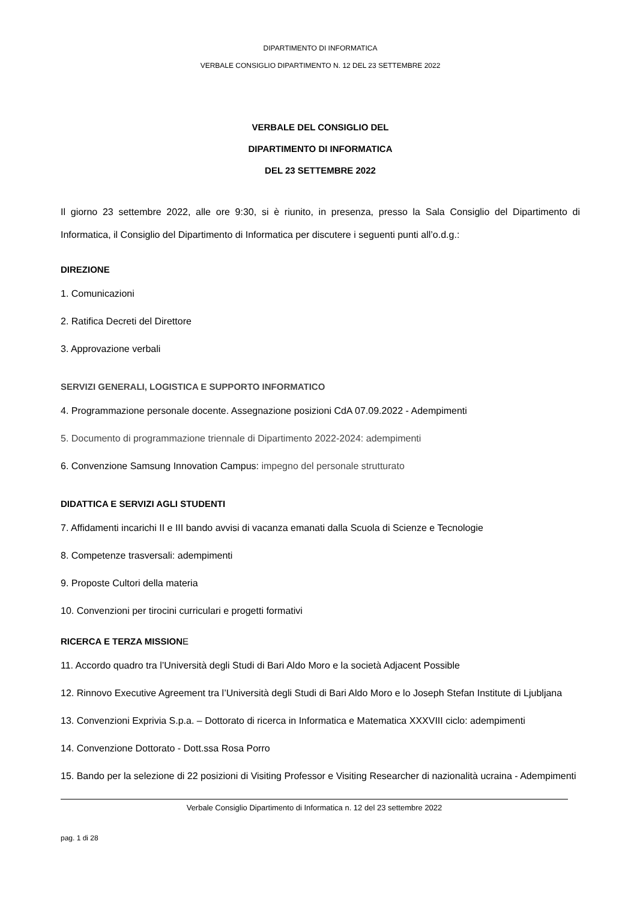DIPARTIMENTO DI INFORMATICA
VERBALE CONSIGLIO DIPARTIMENTO N. 12 DEL 23 SETTEMBRE 2022
VERBALE DEL CONSIGLIO DEL
DIPARTIMENTO DI INFORMATICA
DEL 23 SETTEMBRE 2022
Il giorno 23 settembre 2022, alle ore 9:30, si è riunito, in presenza, presso la Sala Consiglio del Dipartimento di Informatica, il Consiglio del Dipartimento di Informatica per discutere i seguenti punti all’o.d.g.:
DIREZIONE
1. Comunicazioni
2. Ratifica Decreti del Direttore
3. Approvazione verbali
SERVIZI GENERALI, LOGISTICA E SUPPORTO INFORMATICO
4. Programmazione personale docente. Assegnazione posizioni CdA 07.09.2022 - Adempimenti
5. Documento di programmazione triennale di Dipartimento 2022-2024: adempimenti
6. Convenzione Samsung Innovation Campus: impegno del personale strutturato
DIDATTICA E SERVIZI AGLI STUDENTI
7. Affidamenti incarichi II e III bando avvisi di vacanza emanati dalla Scuola di Scienze e Tecnologie
8. Competenze trasversali: adempimenti
9. Proposte Cultori della materia
10. Convenzioni per tirocini curriculari e progetti formativi
RICERCA E TERZA MISSION E
11. Accordo quadro tra l’Università degli Studi di Bari Aldo Moro e la società Adjacent Possible
12. Rinnovo Executive Agreement tra l’Università degli Studi di Bari Aldo Moro e lo Joseph Stefan Institute di Ljubljana
13. Convenzioni Exprivia S.p.a. – Dottorato di ricerca in Informatica e Matematica XXXVIII ciclo: adempimenti
14. Convenzione Dottorato - Dott.ssa Rosa Porro
15. Bando per la selezione di 22 posizioni di Visiting Professor e Visiting Researcher di nazionalità ucraina - Adempimenti
Verbale Consiglio Dipartimento di Informatica n. 12 del 23 settembre 2022
pag. 1 di 28